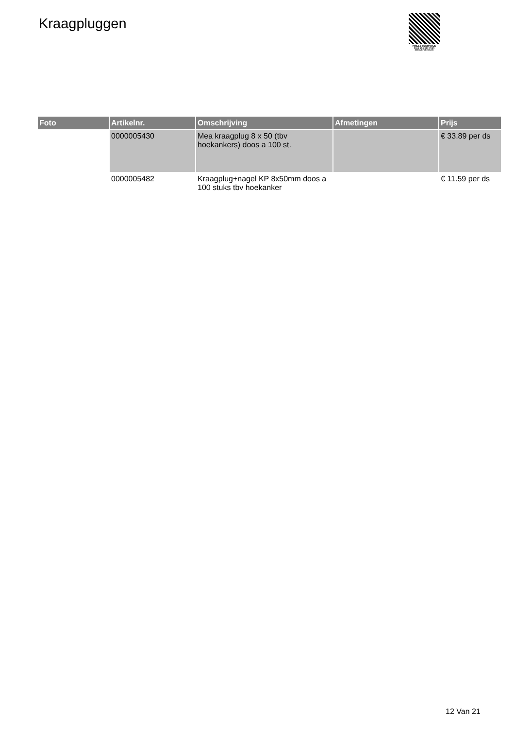Kraagpluggen
PALLETSERVICE
SCAN QR-CODE VOOR
RETOURFORMULIER
| Foto | Artikelnr. | Omschrijving | Afmetingen | Prijs |
| --- | --- | --- | --- | --- |
| | 0000005430 | Mea kraagplug 8 x 50 (tbv hoekankers) doos a 100 st. | | € 33.89 per ds |
| | 0000005482 | Kraagplug+nagel KP 8x50mm doos a 100 stuks tbv hoekanker | | € 11.59 per ds |
12 Van 21